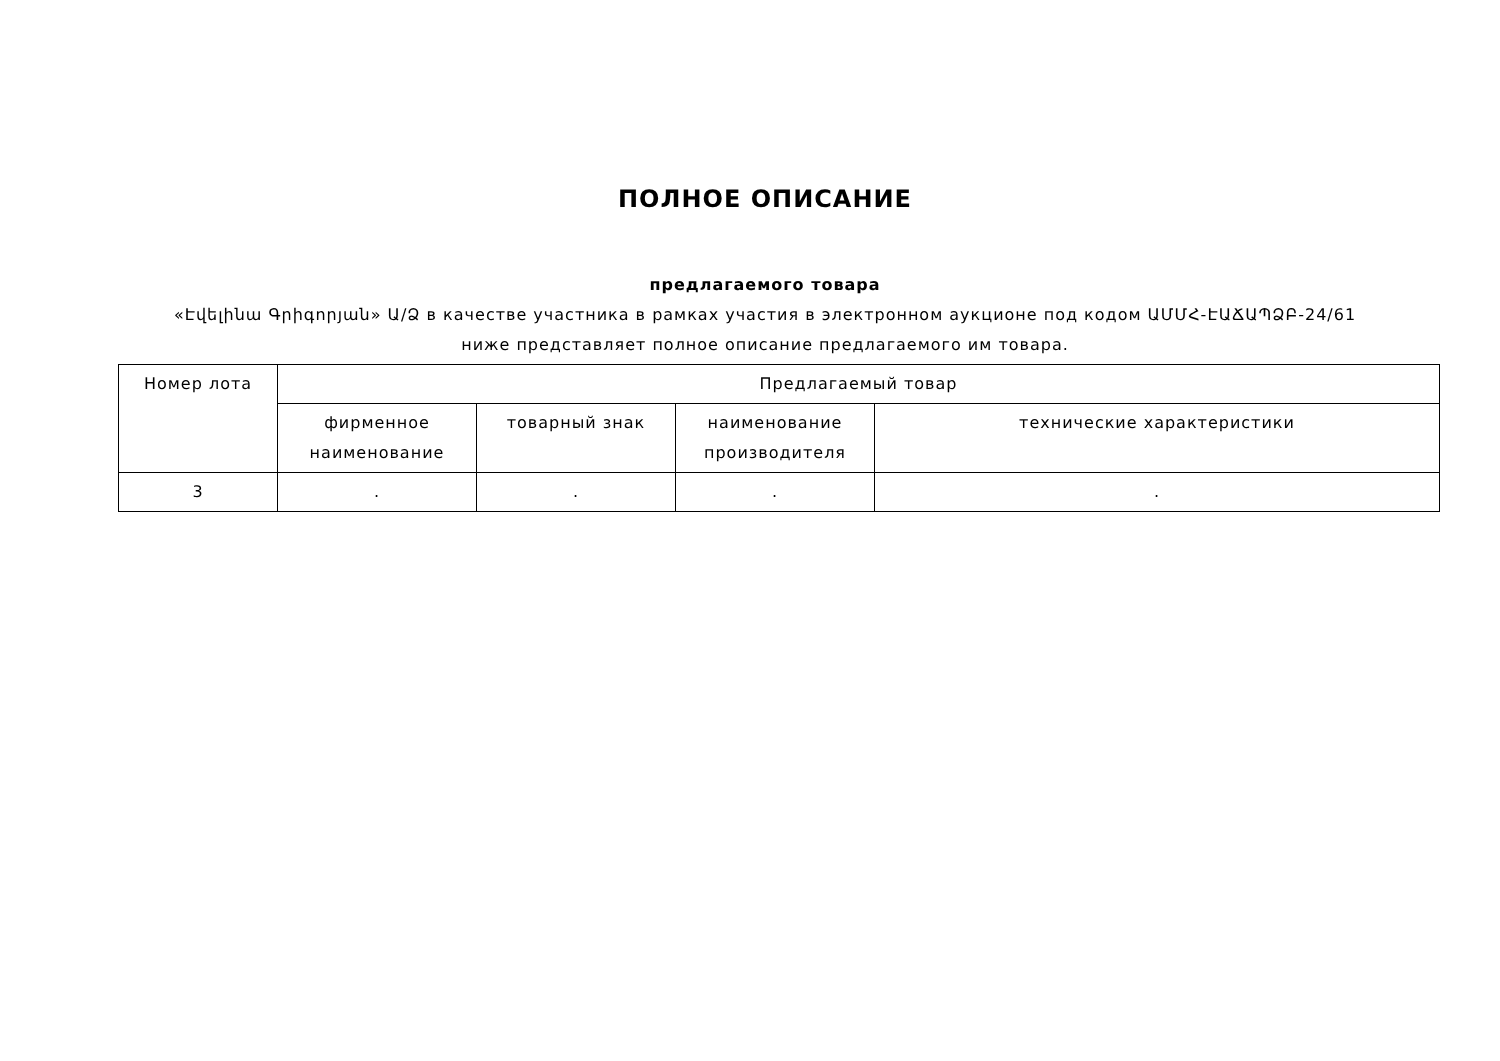ПОЛНОЕ ОПИСАНИЕ
предлагаемого товара
«Էվելինա Գրիգորյան» Ա/Ձ в качестве участника в рамках участия в электронном аукционе под кодом ԱՄՄՀ-ԷԱՃԱՊՁԲ-24/61
ниже представляет полное описание предлагаемого им товара.
| Номер лота | Предлагаемый товар | | | |
| --- | --- | --- | --- | --- |
| | фирменное наименование | товарный знак | наименование производителя | технические характеристики |
| 3 | . | . | . | . |